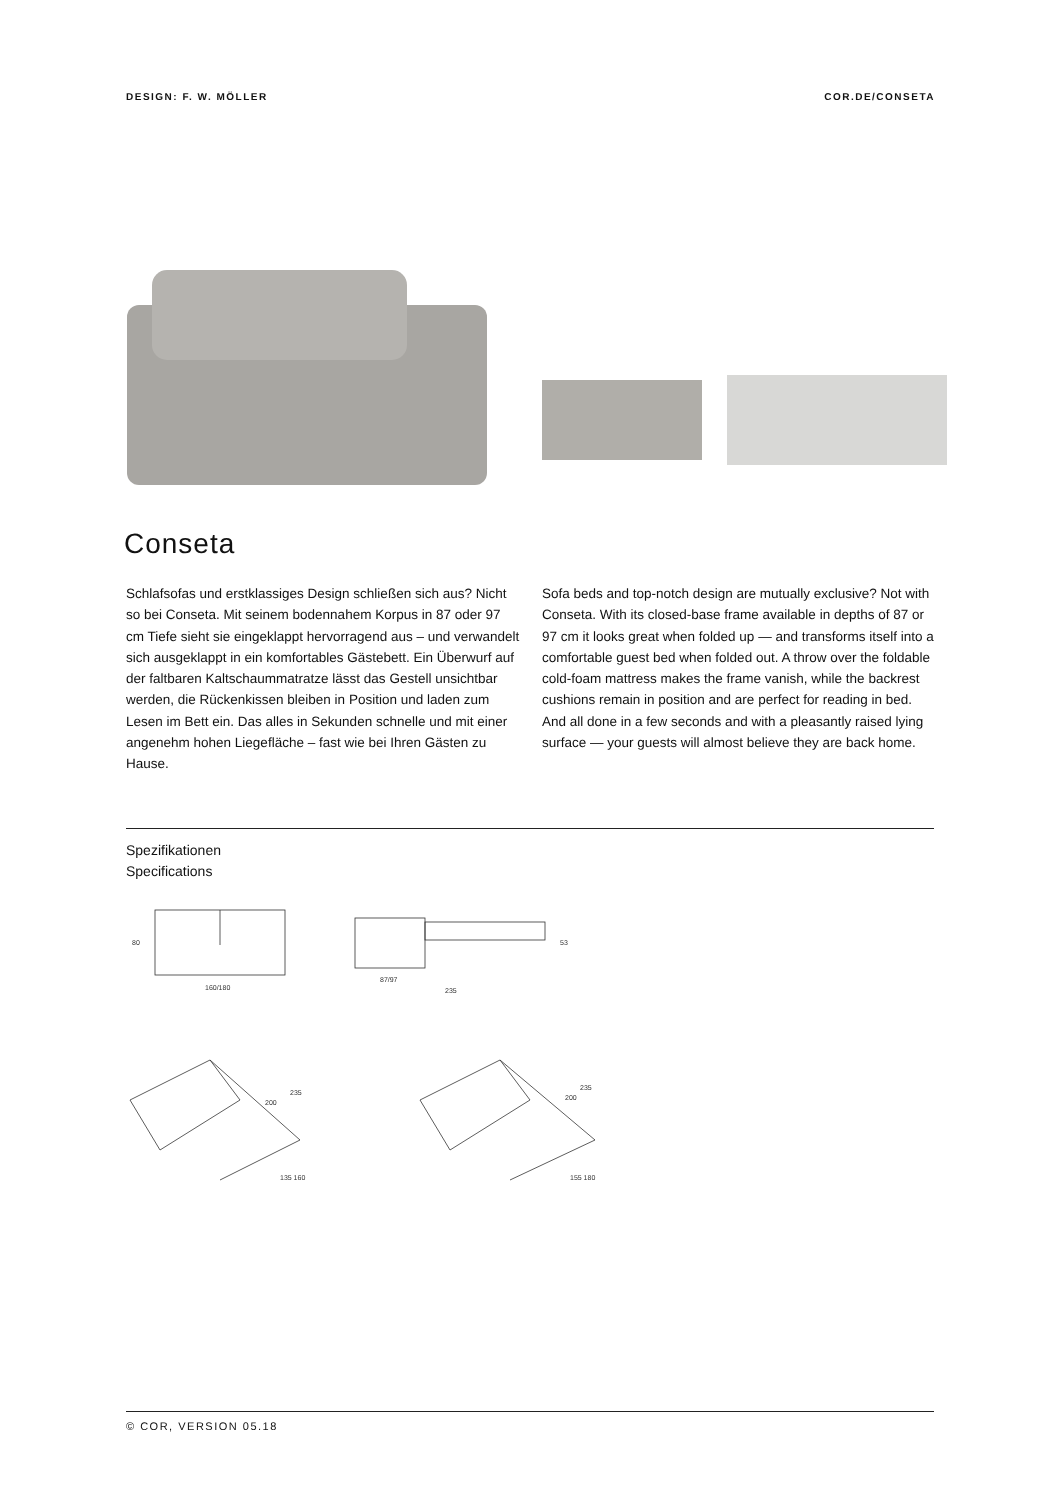DESIGN: F. W. MÖLLER COR.DE/CONSETA
Conseta
Schlafsofas und erstklassiges Design schließen sich aus? Nicht so bei Conseta. Mit seinem bodennahem Korpus in 87 oder 97 cm Tiefe sieht sie eingeklappt hervorragend aus – und verwandelt sich ausgeklappt in ein komfortables Gästebett. Ein Überwurf auf der faltbaren Kaltschaum­matratze lässt das Gestell unsichtbar werden, die Rücken­kissen bleiben in Position und laden zum Lesen im Bett ein. Das alles in Sekunden schnelle und mit einer angenehm hohen Liegefläche – fast wie bei Ihren Gästen zu Hause.
Sofa beds and top-notch design are mutually exclusive? Not with Conseta. With its closed-base frame available in depths of 87 or 97 cm it looks great when folded up — and trans­forms itself into a comfortable guest bed when folded out. A throw over the foldable cold-foam mattress makes the frame vanish, while the backrest cushions remain in position and are perfect for reading in bed. And all done in a few seconds and with a pleasantly raised lying surface — your guests will almost believe they are back home.
Spezifikationen
Specifications
80
160/180
87/97
235
53
235
200
235
200
135 160
155 180
© COR, VERSION 05.18